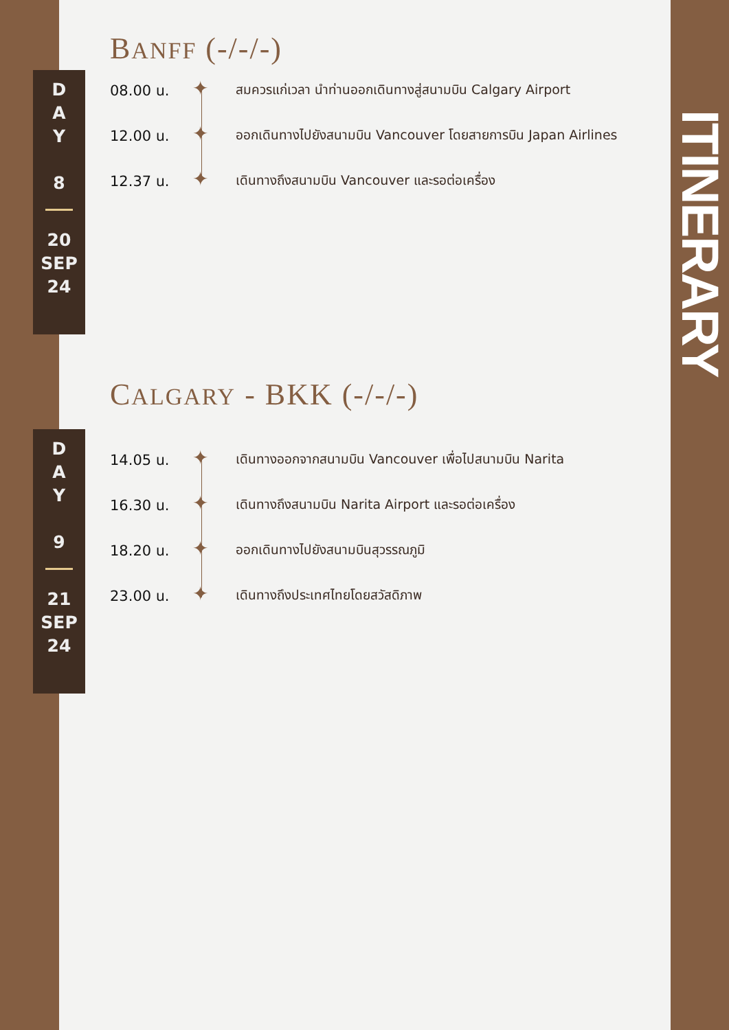BANFF (-/-/-)
D
A
Y
8
20
SEP
24
08.00 น.
✦
สมควรแก่เวลา นำท่านออกเดินทางสู่สนามบิน Calgary Airport
12.00 น.
✦
ออกเดินทางไปยังสนามบิน Vancouver โดยสายการบิน Japan Airlines
12.37 น.
✦
เดินทางถึงสนามบิน Vancouver และรอต่อเครื่อง
CALGARY - BKK (-/-/-)
D
A
Y
9
21
SEP
24
14.05 น.
✦
เดินทางออกจากสนามบิน Vancouver เพื่อไปสนามบิน Narita
16.30 น.
✦
เดินทางถึงสนามบิน Narita Airport และรอต่อเครื่อง
18.20 น.
✦
ออกเดินทางไปยังสนามบินสุวรรณภูมิ
23.00 น.
✦
เดินทางถึงประเทศไทยโดยสวัสดิภาพ
ITINERARY